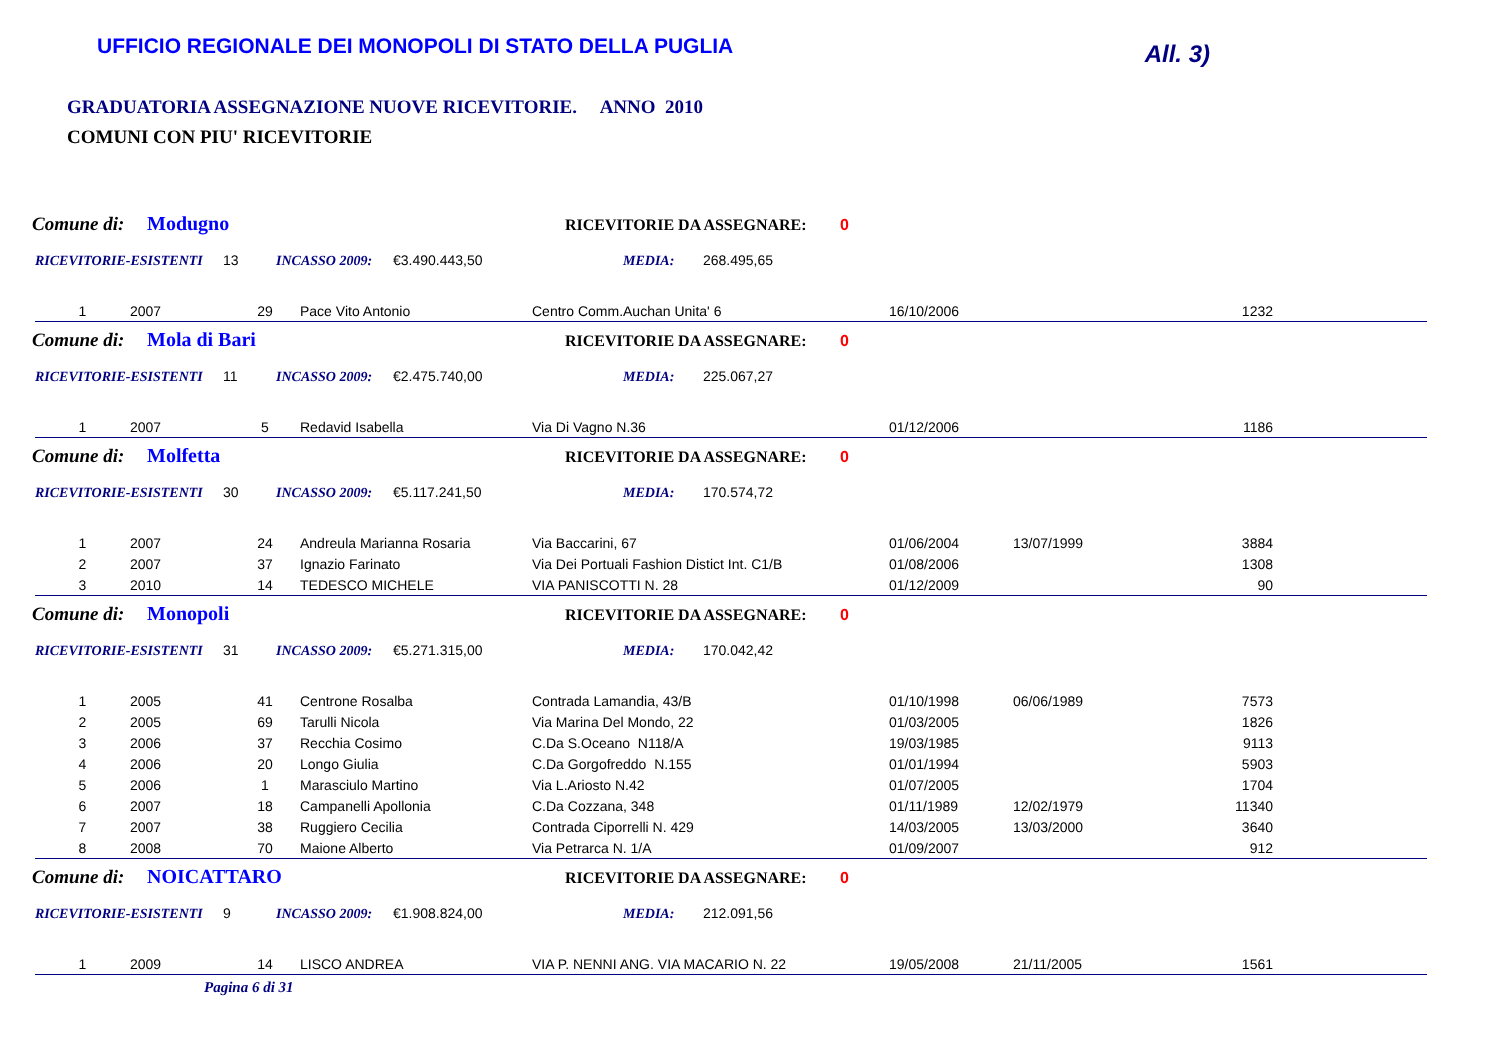UFFICIO REGIONALE DEI MONOPOLI DI STATO DELLA PUGLIA
All. 3)
GRADUATORIA ASSEGNAZIONE NUOVE RICEVITORIE. ANNO 2010
COMUNI CON PIU' RICEVITORIE
Comune di: Modugno RICEVITORIE DA ASSEGNARE: 0
RICEVITORIE-ESISTENTI 13 INCASSO 2009: €3.490.443,50 MEDIA: 268.495,65
| 1 | 2007 | 29 | Pace Vito Antonio | Centro Comm.Auchan Unita' 6 | 16/10/2006 | | 1232 |
Comune di: Mola di Bari RICEVITORIE DA ASSEGNARE: 0
RICEVITORIE-ESISTENTI 11 INCASSO 2009: €2.475.740,00 MEDIA: 225.067,27
| 1 | 2007 | 5 | Redavid Isabella | Via Di Vagno N.36 | 01/12/2006 | | 1186 |
Comune di: Molfetta RICEVITORIE DA ASSEGNARE: 0
RICEVITORIE-ESISTENTI 30 INCASSO 2009: €5.117.241,50 MEDIA: 170.574,72
| 1 | 2007 | 24 | Andreula Marianna Rosaria | Via Baccarini, 67 | 01/06/2004 | 13/07/1999 | 3884 |
| 2 | 2007 | 37 | Ignazio Farinato | Via Dei Portuali Fashion Distict Int. C1/B | 01/08/2006 | | 1308 |
| 3 | 2010 | 14 | TEDESCO MICHELE | VIA PANISCOTTI N. 28 | 01/12/2009 | | 90 |
Comune di: Monopoli RICEVITORIE DA ASSEGNARE: 0
RICEVITORIE-ESISTENTI 31 INCASSO 2009: €5.271.315,00 MEDIA: 170.042,42
| 1 | 2005 | 41 | Centrone Rosalba | Contrada Lamandia, 43/B | 01/10/1998 | 06/06/1989 | 7573 |
| 2 | 2005 | 69 | Tarulli Nicola | Via Marina Del Mondo, 22 | 01/03/2005 | | 1826 |
| 3 | 2006 | 37 | Recchia Cosimo | C.Da S.Oceano N118/A | 19/03/1985 | | 9113 |
| 4 | 2006 | 20 | Longo Giulia | C.Da Gorgofreddo N.155 | 01/01/1994 | | 5903 |
| 5 | 2006 | 1 | Marasciulo Martino | Via L.Ariosto N.42 | 01/07/2005 | | 1704 |
| 6 | 2007 | 18 | Campanelli Apollonia | C.Da Cozzana, 348 | 01/11/1989 | 12/02/1979 | 11340 |
| 7 | 2007 | 38 | Ruggiero Cecilia | Contrada Ciporrelli N. 429 | 14/03/2005 | 13/03/2000 | 3640 |
| 8 | 2008 | 70 | Maione Alberto | Via Petrarca N. 1/A | 01/09/2007 | | 912 |
Comune di: NOICATTARO RICEVITORIE DA ASSEGNARE: 0
RICEVITORIE-ESISTENTI 9 INCASSO 2009: €1.908.824,00 MEDIA: 212.091,56
| 1 | 2009 | 14 | LISCO ANDREA | VIA P. NENNI ANG. VIA MACARIO N. 22 | 19/05/2008 | 21/11/2005 | 1561 |
Pagina 6 di 31